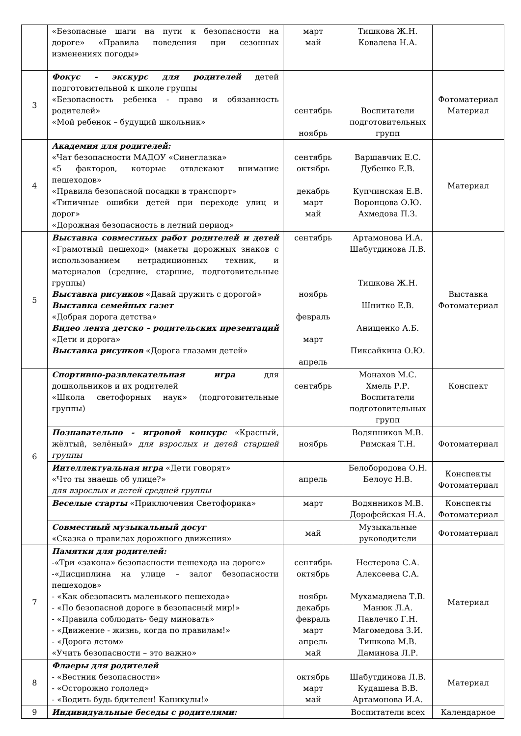| | «Безопасные шаги на пути к безопасности на дороге» «Правила поведения при сезонных изменениях погоды» | март май | Тишкова Ж.Н. Ковалева Н.А. | |
| 3 | Фокус - экскурс для родителей детей подготовительной к школе группы «Безопасность ребенка - право и обязанность родителей» «Мой ребенок – будущий школьник» | сентябрь ноябрь | Воспитатели подготовительных групп | Фотоматериал Материал |
| 4 | Академия для родителей: «Чат безопасности МАДОУ «Синеглазка» «5 факторов, которые отвлекают внимание пешеходов» «Правила безопасной посадки в транспорт» «Типичные ошибки детей при переходе улиц и дорог» «Дорожная безопасность в летний период» | сентябрь октябрь декабрь март май | Варшавчик Е.С. Дубенко Е.В. Купчинская Е.В. Воронцова О.Ю. Ахмедова П.З. | Материал |
| 5 | Выставка совместных работ родителей и детей «Грамотный пешеход» (макеты дорожных знаков с использованием нетрадиционных техник, и материалов (средние, старшие, подготовительные группы) Выставка рисунков «Давай дружить с дорогой» Выставка семейных газет «Добрая дорога детства» Видео лента детско - родительских презентаций «Дети и дорога» Выставка рисунков «Дорога глазами детей» | сентябрь ноябрь февраль март апрель | Артамонова И.А. Шабутдинова Л.В. Тишкова Ж.Н. Шнитко Е.В. Анищенко А.Б. Пиксайкина О.Ю. | Выставка Фотоматериал |
| 6 | Спортивно-развлекательная игра для дошкольников и их родителей «Школа светофорных наук» (подготовительные группы) | сентябрь | Монахов М.С. Хмель Р.Р. Воспитатели подготовительных групп | Конспект |
| | Познавательно - игровой конкурс «Красный, жёлтый, зелёный» для взрослых и детей старшей группы | ноябрь | Водянников М.В. Римская Т.Н. | Фотоматериал |
| | Интеллектуальная игра «Дети говорят» «Что ты знаешь об улице?» для взрослых и детей средней группы | апрель | Белобородова О.Н. Белоус Н.В. | Конспекты Фотоматериал |
| | Веселые старты «Приключения Светофорика» | март | Водянников М.В. Дорофейская Н.А. | Конспекты Фотоматериал |
| | Совместный музыкальный досуг «Сказка о правилах дорожного движения» | май | Музыкальные руководители | Фотоматериал |
| 7 | Памятки для родителей: -«Три «закона» безопасности пешехода на дороге» -«Дисциплина на улице – залог безопасности пешеходов» - «Как обезопасить маленького пешехода» - «По безопасной дороге в безопасный мир!» - «Правила соблюдать- беду миновать» - «Движение - жизнь, когда по правилам!» - «Дорога летом» «Учить безопасности – это важно» | сентябрь октябрь ноябрь декабрь февраль март апрель май | Нестерова С.А. Алексеева С.А. Мухамадиева Т.В. Манюк Л.А. Павлечко Г.Н. Магомедова З.И. Тишкова М.В. Даминова Л.Р. | Материал |
| 8 | Флаеры для родителей - «Вестник безопасности» - «Осторожно гололед» - «Водить будь бдителен! Каникулы!» | октябрь март май | Шабутдинова Л.В. Кудашева В.В. Артамонова И.А. | Материал |
| 9 | Индивидуальные беседы с родителями: | | Воспитатели всех | Календарное |